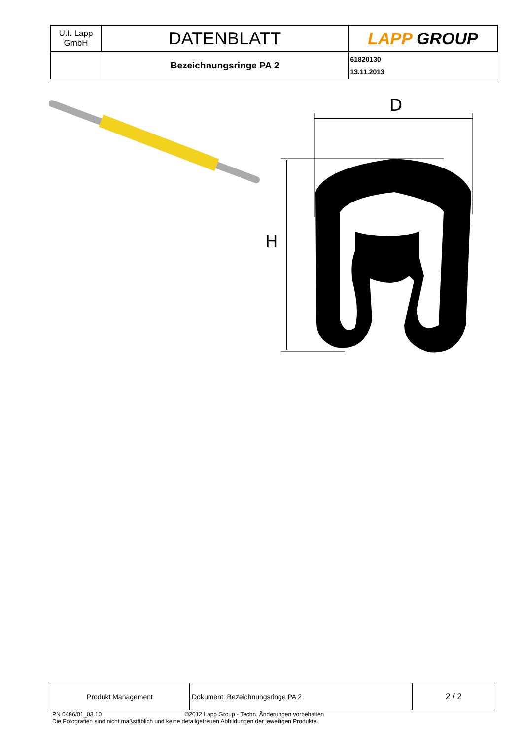| U.I. Lapp GmbH | DATENBLATT | LAPP GROUP |
| | Bezeichnungsringe PA 2 | 61820130 13.11.2013 |
D
H
| Produkt Management | Dokument: Bezeichnungsringe PA 2 | 2 / 2 |
PN 0486/01_03.10 ©2012 Lapp Group - Techn. Änderungen vorbehalten
Die Fotografien sind nicht maßstäblich und keine detailgetreuen Abbildungen der jeweiligen Produkte.